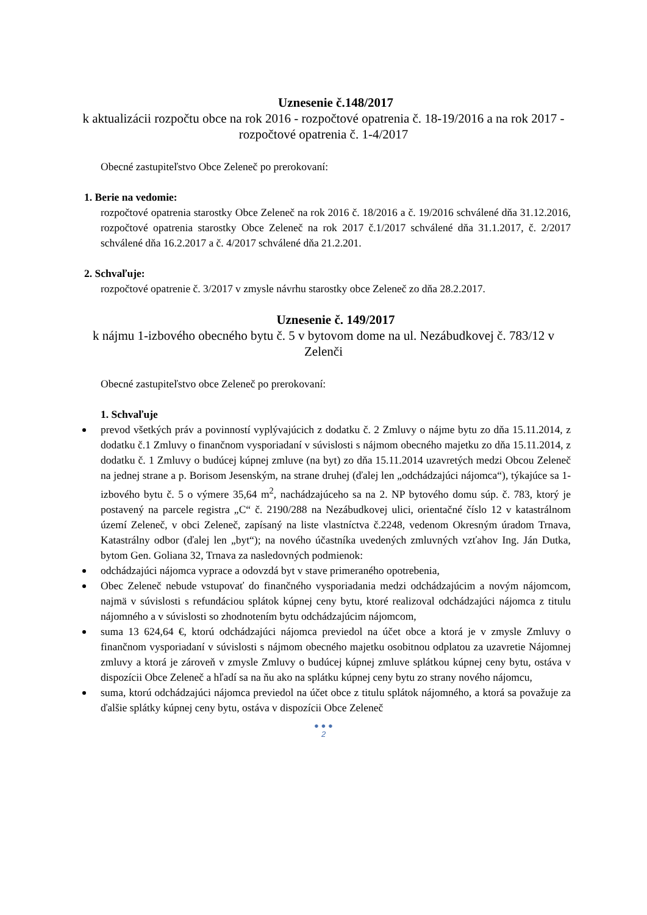Uznesenie č.148/2017
k aktualizácii rozpočtu obce na rok 2016 - rozpočtové opatrenia č. 18-19/2016 a na rok 2017 - rozpočtové opatrenia č. 1-4/2017
Obecné zastupiteľstvo Obce Zeleneč po prerokovaní:
1. Berie na vedomie:
rozpočtové opatrenia starostky Obce Zeleneč na rok 2016 č. 18/2016 a č. 19/2016 schválené dňa 31.12.2016, rozpočtové opatrenia starostky Obce Zeleneč na rok 2017 č.1/2017 schválené dňa 31.1.2017, č. 2/2017 schválené dňa 16.2.2017 a č. 4/2017 schválené dňa 21.2.201.
2. Schvaľuje:
rozpočtové opatrenie č. 3/2017 v zmysle návrhu starostky obce Zeleneč zo dňa 28.2.2017.
Uznesenie č. 149/2017
k nájmu 1-izbového obecného bytu č. 5 v bytovom dome na ul. Nezábudkovej č. 783/12 v Zelenči
Obecné zastupiteľstvo obce Zeleneč po prerokovaní:
1. Schvaľuje
prevod všetkých práv a povinností vyplývajúcich z dodatku č. 2 Zmluvy o nájme bytu zo dňa 15.11.2014, z dodatku č.1 Zmluvy o finančnom vysporiadaní v súvislosti s nájmom obecného majetku zo dňa 15.11.2014, z dodatku č. 1 Zmluvy o budúcej kúpnej zmluve (na byt) zo dňa 15.11.2014 uzavretých medzi Obcou Zeleneč na jednej strane a p. Borisom Jesenským, na strane druhej (ďalej len „odchádzajúci nájomca“), týkajúce sa 1-izbového bytu č. 5 o výmere 35,64 m<sup>2</sup>, nachádzajúceho sa na 2. NP bytového domu súp. č. 783, ktorý je postavený na parcele registra „C“ č. 2190/288 na Nezábudkovej ulici, orientačné číslo 12 v katastrálnom území Zeleneč, v obci Zeleneč, zapísaný na liste vlastníctva č.2248, vedenom Okresným úradom Trnava, Katastrálny odbor (ďalej len „byt“); na nového účastníka uvedených zmluvných vzťahov Ing. Ján Dutka, bytom Gen. Goliana 32, Trnava za nasledovných podmienok:
odchádzajúci nájomca vyprace a odovzdá byt v stave primeraného opotrebenia,
Obec Zeleneč nebude vstupovať do finančného vysporiadania medzi odchádzajúcim a novým nájomcom, najmä v súvislosti s refundáciou splátok kúpnej ceny bytu, ktoré realizoval odchádzajúci nájomca z titulu nájomného a v súvislosti so zhodnotením bytu odchádzajúcim nájomcom,
suma 13 624,64 €, ktorú odchádzajúci nájomca previedol na účet obce a ktorá je v zmysle Zmluvy o finančnom vysporiadaní v súvislosti s nájmom obecného majetku osobitnou odplatou za uzavretie Nájomnej zmluvy a ktorá je zároveň v zmysle Zmluvy o budúcej kúpnej zmluve splátkou kúpnej ceny bytu, ostáva v dispozícii Obce Zeleneč a hľadí sa na ňu ako na splátku kúpnej ceny bytu zo strany nového nájomcu,
suma, ktorú odchádzajúci nájomca previedol na účet obce z titulu splátok nájomného, a ktorá sa považuje za ďalšie splátky kúpnej ceny bytu, ostáva v dispozícii Obce Zeleneč
● ● ●
2